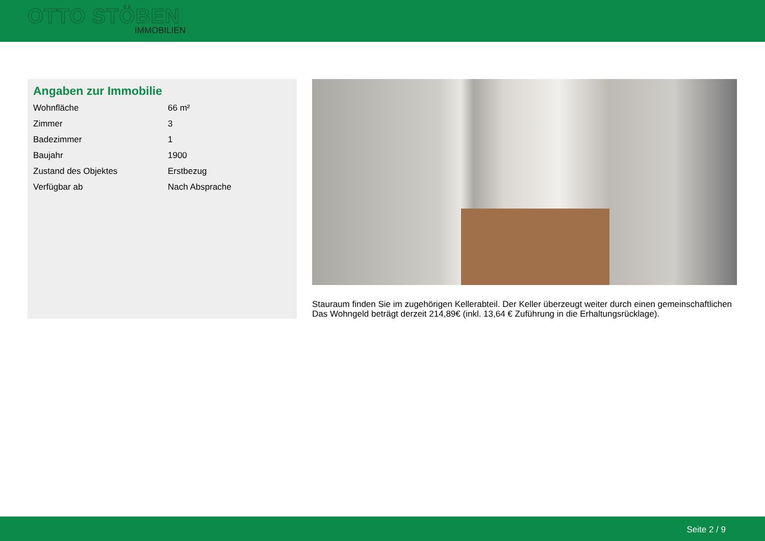OTTO STÖBEN
IMMOBILIEN
Angaben zur Immobilie
| Wohnfläche | 66 m² |
| Zimmer | 3 |
| Badezimmer | 1 |
| Baujahr | 1900 |
| Zustand des Objektes | Erstbezug |
| Verfügbar ab | Nach Absprache |
Stauraum finden Sie im zugehörigen Kellerabteil. Der Keller überzeugt weiter durch einen gemeinschaftlichen
Das Wohngeld beträgt derzeit 214,89€ (inkl. 13,64 € Zuführung in die Erhaltungsrücklage).
Seite 2 / 9